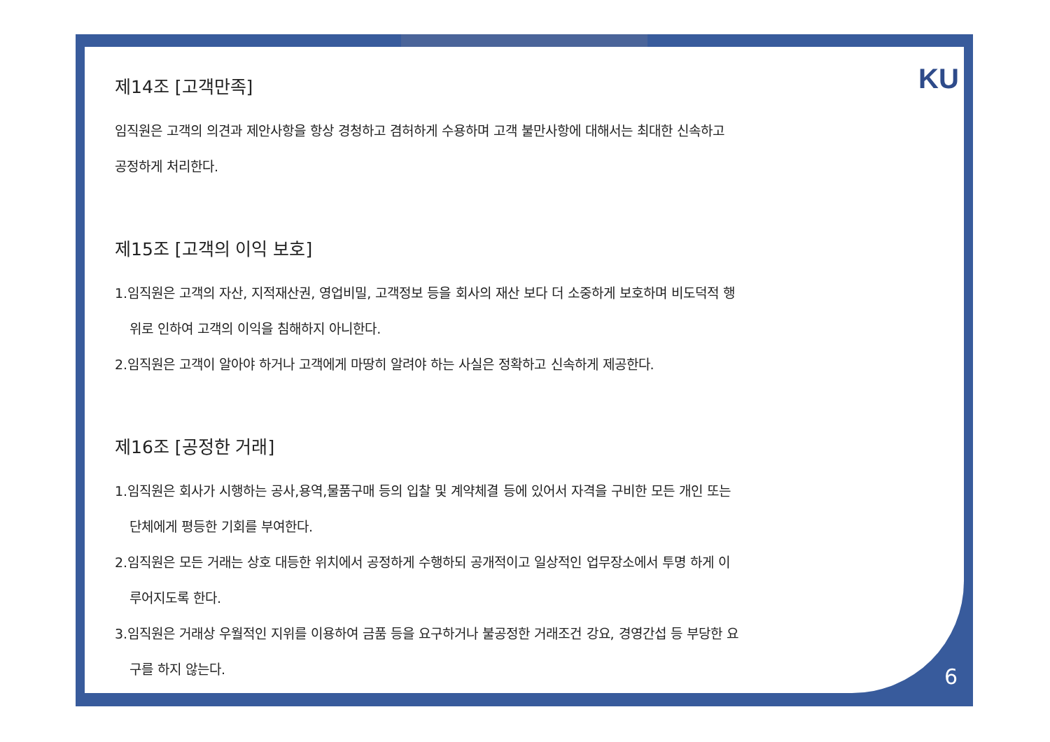KU
제14조 [고객만족]
임직원은 고객의 의견과 제안사항을 항상 경청하고 겸허하게 수용하며 고객 불만사항에 대해서는 최대한 신속하고
공정하게 처리한다.
제15조 [고객의 이익 보호]
1.임직원은 고객의 자산, 지적재산권, 영업비밀, 고객정보 등을 회사의 재산 보다 더 소중하게 보호하며 비도덕적 행
위로 인하여 고객의 이익을 침해하지 아니한다.
2.임직원은 고객이 알아야 하거나 고객에게 마땅히 알려야 하는 사실은 정확하고 신속하게 제공한다.
제16조 [공정한 거래]
1.임직원은 회사가 시행하는 공사,용역,물품구매 등의 입찰 및 계약체결 등에 있어서 자격을 구비한 모든 개인 또는
단체에게 평등한 기회를 부여한다.
2.임직원은 모든 거래는 상호 대등한 위치에서 공정하게 수행하되 공개적이고 일상적인 업무장소에서 투명 하게 이
루어지도록 한다.
3.임직원은 거래상 우월적인 지위를 이용하여 금품 등을 요구하거나 불공정한 거래조건 강요, 경영간섭 등 부당한 요
구를 하지 않는다.
6